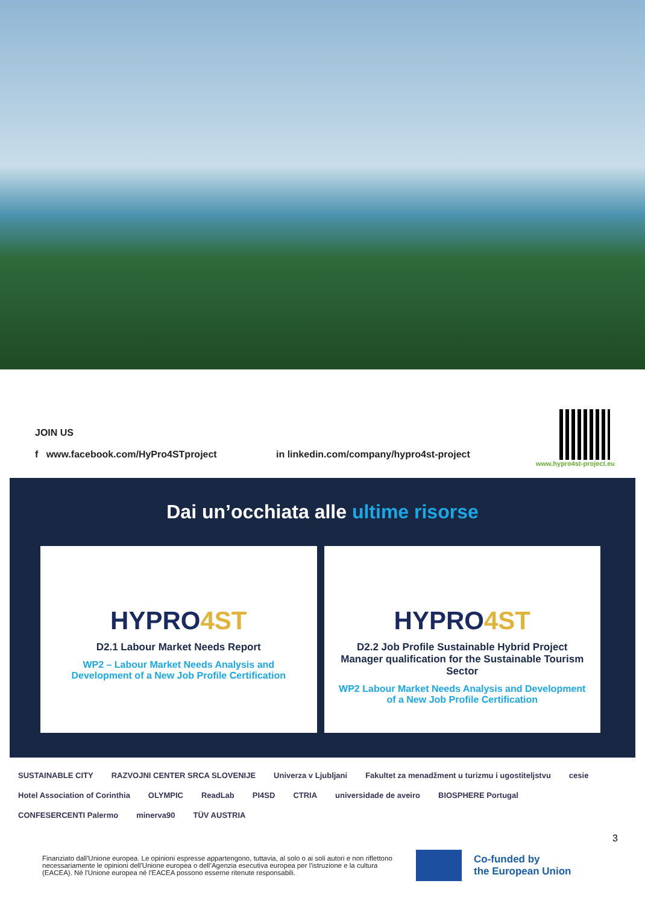JOIN US
f www.facebook.com/HyPro4STproject
in linkedin.com/company/hypro4st-project
www.hypro4st-project.eu
Dai un’occhiata alle ultime risorse
HYPRO4ST
D2.1 Labour Market Needs Report
WP2 – Labour Market Needs Analysis and Development of a New Job Profile Certification
HYPRO4ST
D2.2 Job Profile Sustainable Hybrid Project Manager qualification for the Sustainable Tourism Sector
WP2 Labour Market Needs Analysis and Development of a New Job Profile Certification
SUSTAINABLE CITY RAZVOJNI CENTER SRCA SLOVENIJE Univerza v Ljubljani Fakultet za menadžment u turizmu i ugostiteljstvu cesie Hotel Association of Corinthia OLYMPIC ReadLab PI4SD CTRIA universidade de aveiro BIOSPHERE Portugal CONFESERCENTI Palermo minerva90 TÜV AUSTRIA
3
Finanziato dall'Unione europea. Le opinioni espresse appartengono, tuttavia, al solo o ai soli autori e non riflettono necessariamente le opinioni dell'Unione europea o dell’Agenzia esecutiva europea per l’istruzione e la cultura (EACEA). Né l'Unione europea né l'EACEA possono esserne ritenute responsabili.
Co-funded by
the European Union